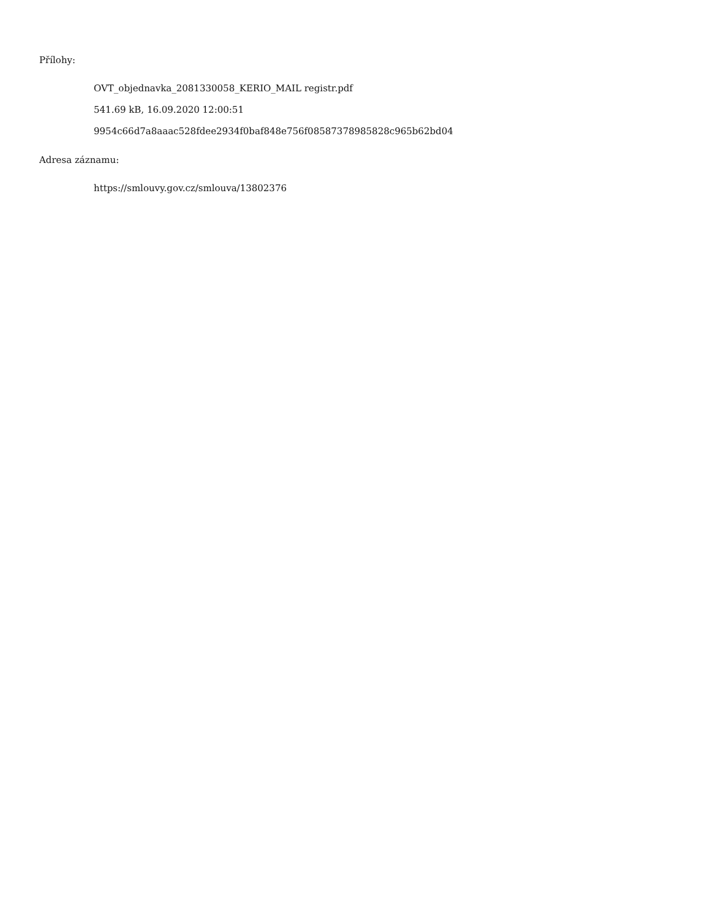Přílohy:
OVT_objednavka_2081330058_KERIO_MAIL registr.pdf
541.69 kB, 16.09.2020 12:00:51
9954c66d7a8aaac528fdee2934f0baf848e756f08587378985828c965b62bd04
Adresa záznamu:
https://smlouvy.gov.cz/smlouva/13802376